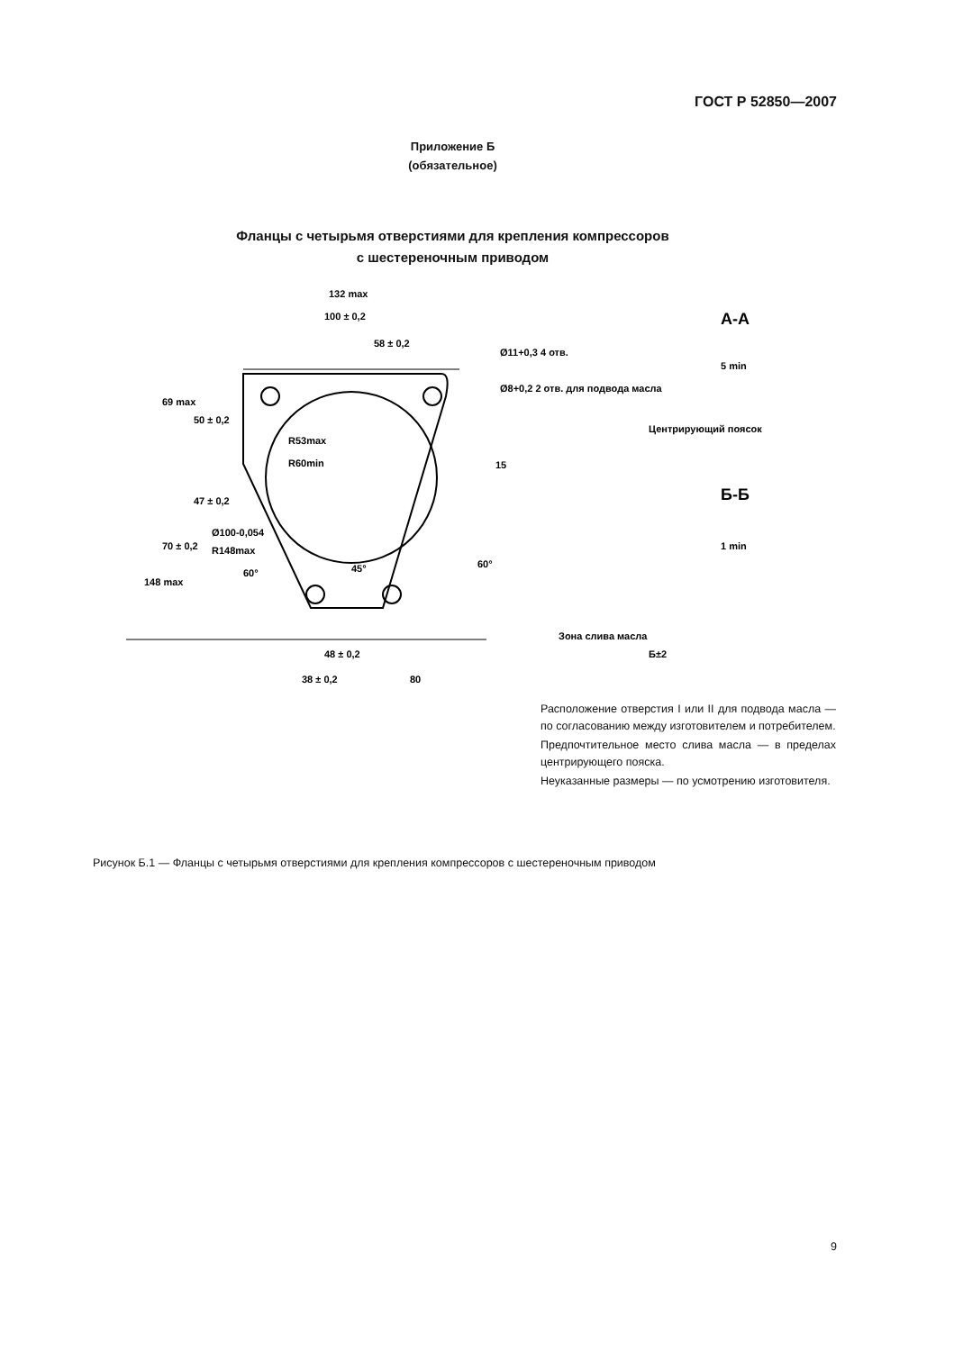ГОСТ Р 52850—2007
Приложение Б
(обязательное)
Фланцы с четырьмя отверстиями для крепления компрессоров
с шестереночным приводом
132 max
100 ± 0,2
58 ± 0,2
Ø11+0,3 4 отв.
Ø8+0,2 2 отв. для подвода масла
Центрирующий поясок
А-А
Б-Б
Зона слива масла
48 ± 0,2
38 ± 0,2
80
R53max
R60min
Ø100-0,054
R148max
60°
15
60°
148 max
70 ± 0,2
47 ± 0,2
50 ± 0,2
69 max
45°
Б±2
5 min
1 min
Расположение отверстия I или II для подвода масла — по согласованию между изготовителем и потребителем.
Предпочтительное место слива масла — в пределах центрирующего пояска.
Неуказанные размеры — по усмотрению изготовителя.
Рисунок Б.1 — Фланцы с четырьмя отверстиями для крепления компрессоров с шестереночным приводом
9